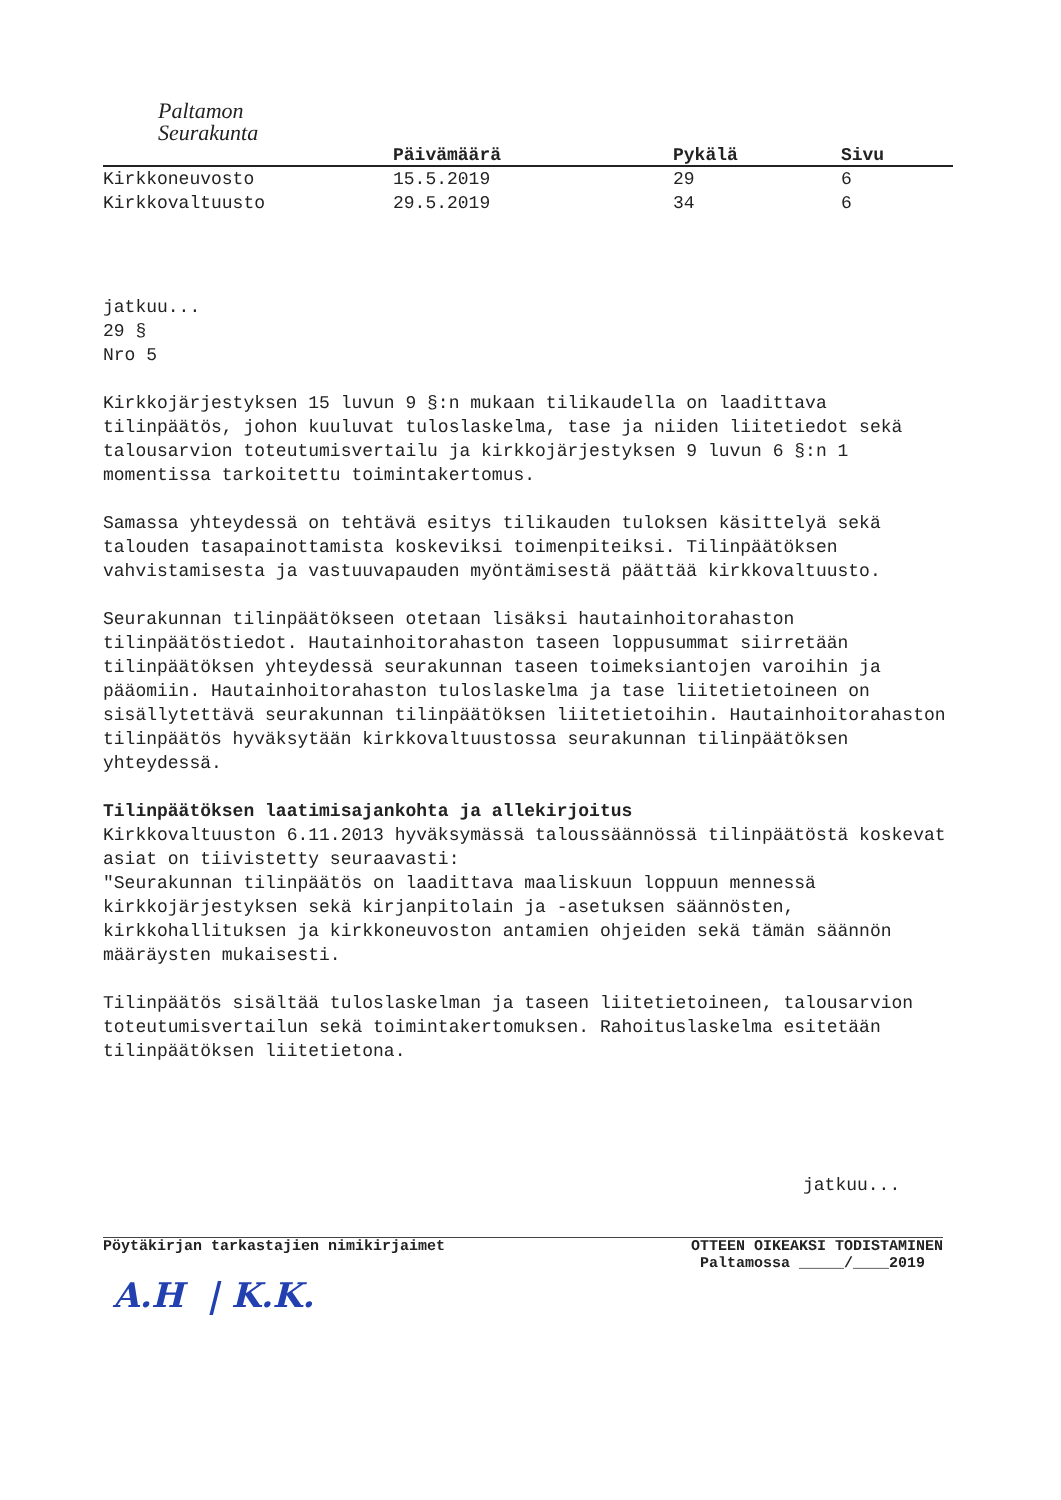Paltamon
Seurakunta
| | Päivämäärä | Pykälä | Sivu |
| --- | --- | --- | --- |
| Kirkkoneuvosto | 15.5.2019 | 29 | 6 |
| Kirkkovaltuusto | 29.5.2019 | 34 | 6 |
jatkuu...
29 §
Nro 5
Kirkkojärjestyksen 15 luvun 9 §:n mukaan tilikaudella on laadittava tilinpäätös, johon kuuluvat tuloslaskelma, tase ja niiden liitetiedot sekä talousarvion toteutumisvertailu ja kirkkojärjestyksen 9 luvun 6 §:n 1 momentissa tarkoitettu toimintakertomus.
Samassa yhteydessä on tehtävä esitys tilikauden tuloksen käsittelyä sekä talouden tasapainottamista koskeviksi toimenpiteiksi. Tilinpäätöksen vahvistamisesta ja vastuuvapauden myöntämisestä päättää kirkkovaltuusto.
Seurakunnan tilinpäätökseen otetaan lisäksi hautainhoitorahaston tilinpäätöstiedot. Hautainhoitorahaston taseen loppusummat siirretään tilinpäätöksen yhteydessä seurakunnan taseen toimeksiantojen varoihin ja pääomiin. Hautainhoitorahaston tuloslaskelma ja tase liitetietoineen on sisällytettävä seurakunnan tilinpäätöksen liitetietoihin. Hautainhoitorahaston tilinpäätös hyväksytään kirkkovaltuustossa seurakunnan tilinpäätöksen yhteydessä.
Tilinpäätöksen laatimisajankohta ja allekirjoitus
Kirkkovaltuuston 6.11.2013 hyväksymässä taloussäännössä tilinpäätöstä koskevat asiat on tiivistetty seuraavasti:
"Seurakunnan tilinpäätös on laadittava maaliskuun loppuun mennessä kirkkojärjestyksen sekä kirjanpitolain ja -asetuksen säännösten, kirkkohallituksen ja kirkkoneuvoston antamien ohjeiden sekä tämän säännön määräysten mukaisesti.
Tilinpäätös sisältää tuloslaskelman ja taseen liitetietoineen, talousarvion toteutumisvertailun sekä toimintakertomuksen. Rahoituslaskelma esitetään tilinpäätöksen liitetietona.
jatkuu...
Pöytäkirjan tarkastajien nimikirjaimet
A.H | K.K.
OTTEEN OIKEAKSI TODISTAMINEN
Paltamossa _____/____2019